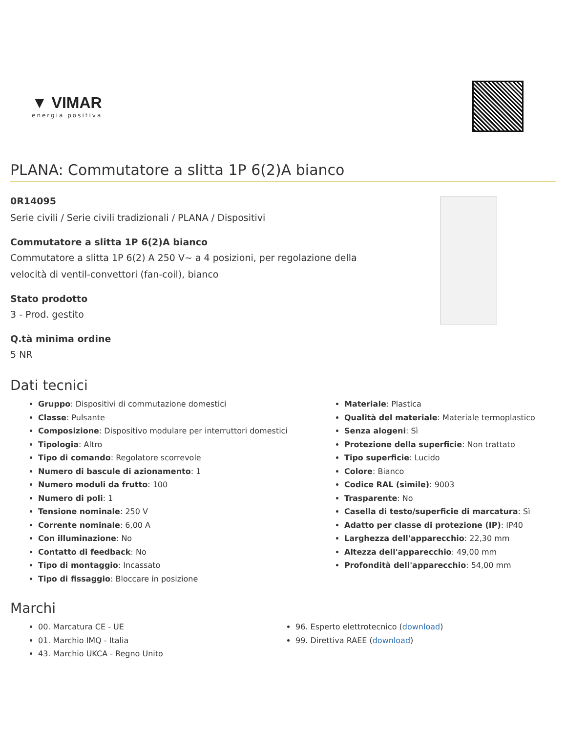▼ VIMAR
energia positiva
PLANA: Commutatore a slitta 1P 6(2)A bianco
0R14095
Serie civili / Serie civili tradizionali / PLANA / Dispositivi
Commutatore a slitta 1P 6(2)A bianco
Commutatore a slitta 1P 6(2) A 250 V~ a 4 posizioni, per regolazione della velocità di ventil-convettori (fan-coil), bianco
Stato prodotto
3 - Prod. gestito
Q.tà minima ordine
5 NR
Dati tecnici
Gruppo: Dispositivi di commutazione domestici
Classe: Pulsante
Composizione: Dispositivo modulare per interruttori domestici
Tipologia: Altro
Tipo di comando: Regolatore scorrevole
Numero di bascule di azionamento: 1
Numero moduli da frutto: 100
Numero di poli: 1
Tensione nominale: 250 V
Corrente nominale: 6,00 A
Con illuminazione: No
Contatto di feedback: No
Tipo di montaggio: Incassato
Tipo di fissaggio: Bloccare in posizione
Materiale: Plastica
Qualità del materiale: Materiale termoplastico
Senza alogeni: Sì
Protezione della superficie: Non trattato
Tipo superficie: Lucido
Colore: Bianco
Codice RAL (simile): 9003
Trasparente: No
Casella di testo/superficie di marcatura: Sì
Adatto per classe di protezione (IP): IP40
Larghezza dell'apparecchio: 22,30 mm
Altezza dell'apparecchio: 49,00 mm
Profondità dell'apparecchio: 54,00 mm
Marchi
00. Marcatura CE - UE
01. Marchio IMQ - Italia
43. Marchio UKCA - Regno Unito
96. Esperto elettrotecnico (download)
99. Direttiva RAEE (download)